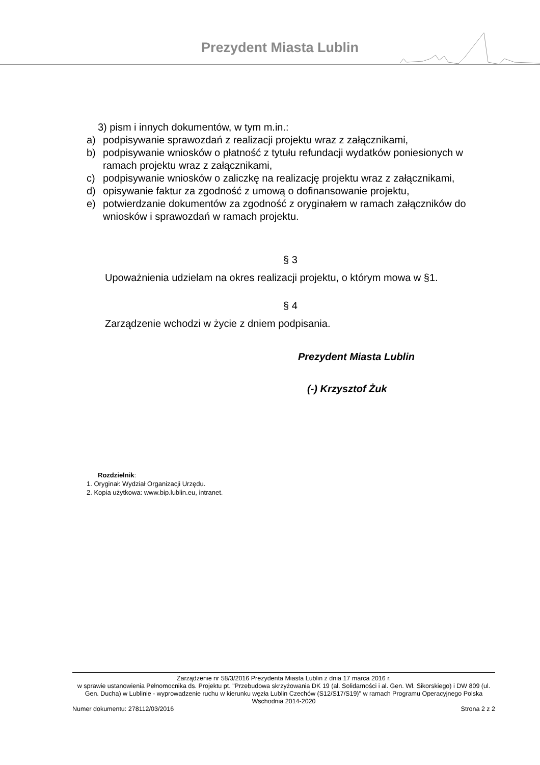Prezydent Miasta Lublin
3) pism i innych dokumentów, w tym m.in.:
a) podpisywanie sprawozdań z realizacji projektu wraz z załącznikami,
b) podpisywanie wniosków o płatność z tytułu refundacji wydatków poniesionych w ramach projektu wraz z załącznikami,
c) podpisywanie wniosków o zaliczkę na realizację projektu wraz z załącznikami,
d) opisywanie faktur za zgodność z umową o dofinansowanie projektu,
e) potwierdzanie dokumentów za zgodność z oryginałem w ramach załączników do wniosków i sprawozdań w ramach projektu.
§ 3
Upoważnienia udzielam na okres realizacji projektu, o którym mowa w §1.
§ 4
Zarządzenie wchodzi w życie z dniem podpisania.
Prezydent Miasta Lublin
(-) Krzysztof Żuk
Rozdzielnik:
1. Oryginał: Wydział Organizacji Urzędu.
2. Kopia użytkowa: www.bip.lublin.eu, intranet.
Zarządzenie nr 58/3/2016 Prezydenta Miasta Lublin z dnia 17 marca 2016 r.
w sprawie ustanowienia Pełnomocnika ds. Projektu pt. "Przebudowa skrzyżowania DK 19 (al. Solidarności i al. Gen. Wł. Sikorskiego) i DW 809 (ul. Gen. Ducha) w Lublinie - wyprowadzenie ruchu w kierunku węzła Lublin Czechów (S12/S17/S19)" w ramach Programu Operacyjnego Polska Wschodnia 2014-2020
Numer dokumentu: 278112/03/2016 Strona 2 z 2